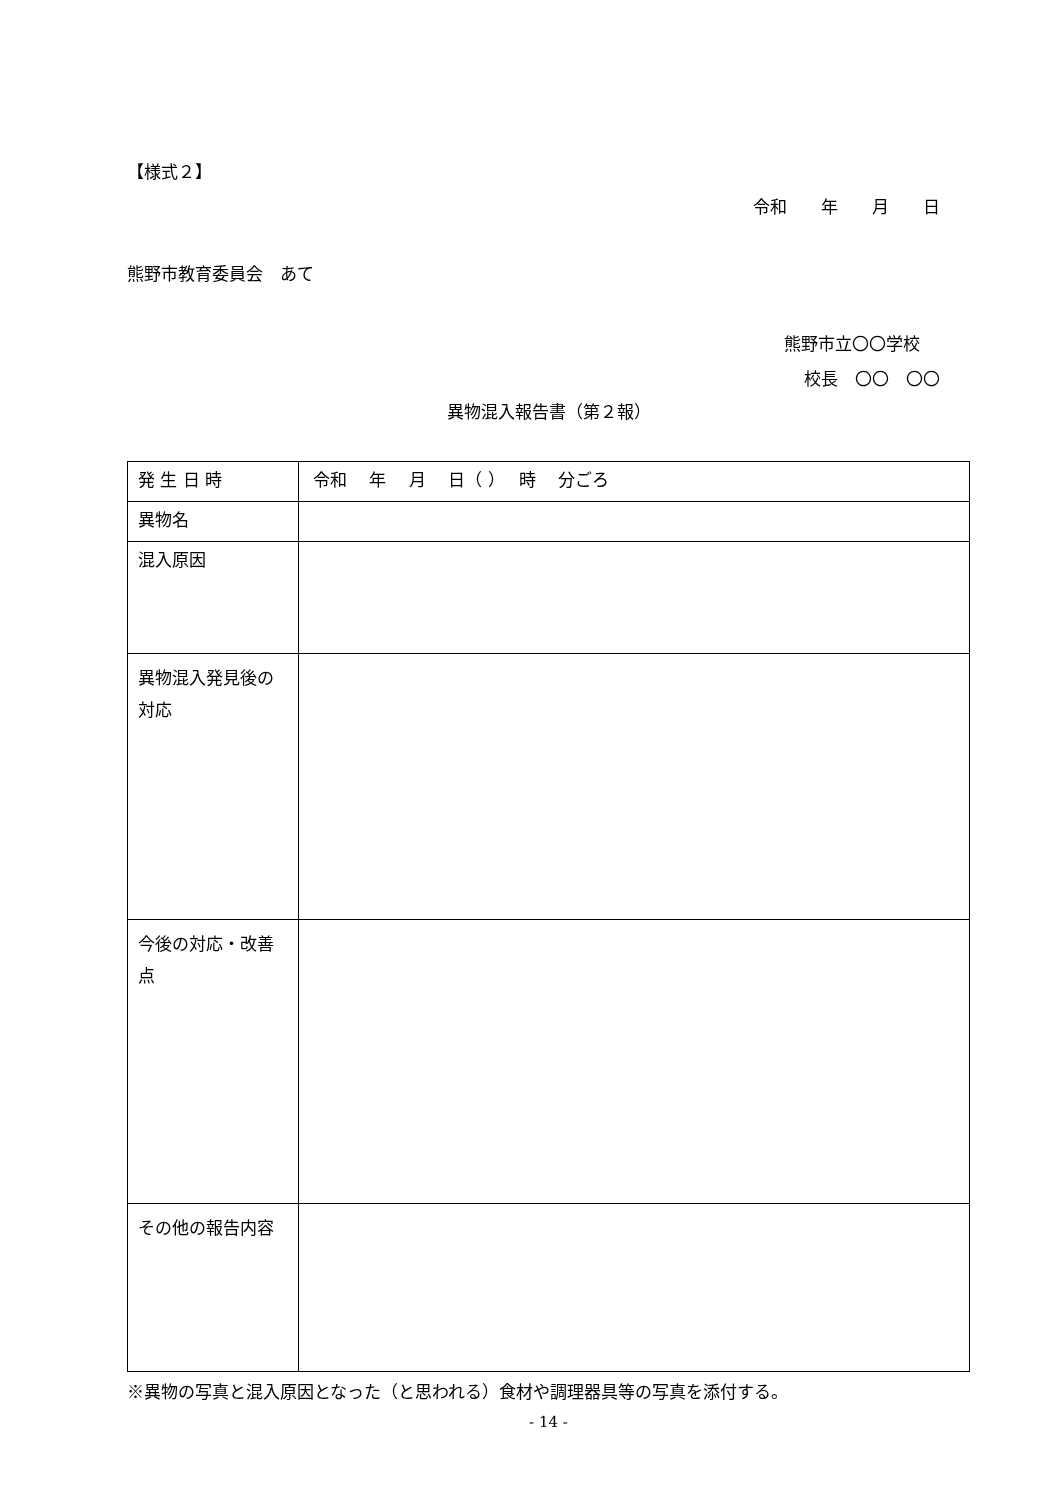【様式２】
令和　　年　　月　　日
熊野市教育委員会　あて
熊野市立〇〇学校
校長　〇〇　〇〇
異物混入報告書（第２報）
| 発 生 日 時 | 令和 年 月 日（ ） 時 分ごろ |
| 異物名 | |
| 混入原因 | |
| 異物混入発見後の対応 | |
| 今後の対応・改善点 | |
| その他の報告内容 | |
※異物の写真と混入原因となった（と思われる）食材や調理器具等の写真を添付する。
- 14 -